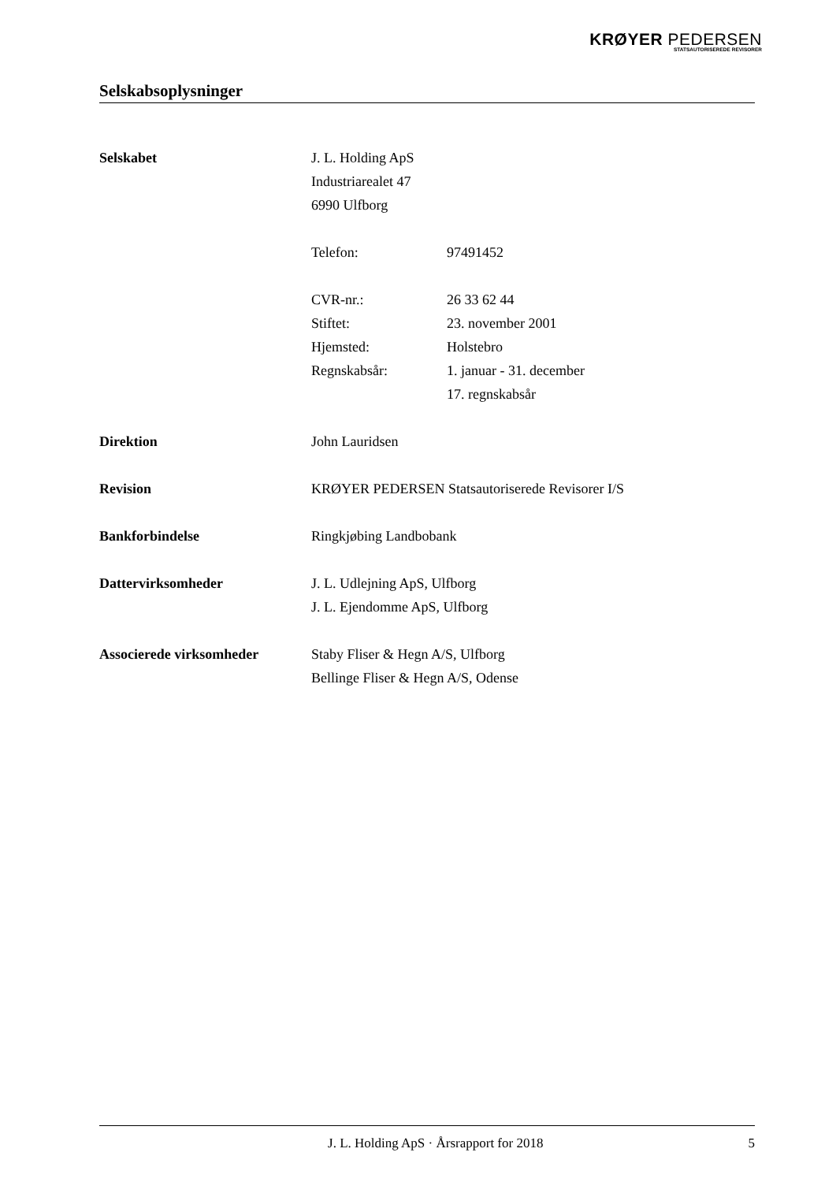KRØYER PEDERSEN
STATSAUTORISEREDE REVISORER
Selskabsoplysninger
Selskabet J. L. Holding ApS
Industriarealet 47
6990 Ulfborg
Telefon: 97491452
CVR-nr.: 26 33 62 44
Stiftet: 23. november 2001
Hjemsted: Holstebro
Regnskabsår: 1. januar - 31. december
17. regnskabsår
Direktion John Lauridsen
Revision KRØYER PEDERSEN Statsautoriserede Revisorer I/S
Bankforbindelse Ringkjøbing Landbobank
Dattervirksomheder J. L. Udlejning ApS, Ulfborg
J. L. Ejendomme ApS, Ulfborg
Associerede virksomheder Staby Fliser & Hegn A/S, Ulfborg
Bellinge Fliser & Hegn A/S, Odense
J. L. Holding ApS · Årsrapport for 2018 5